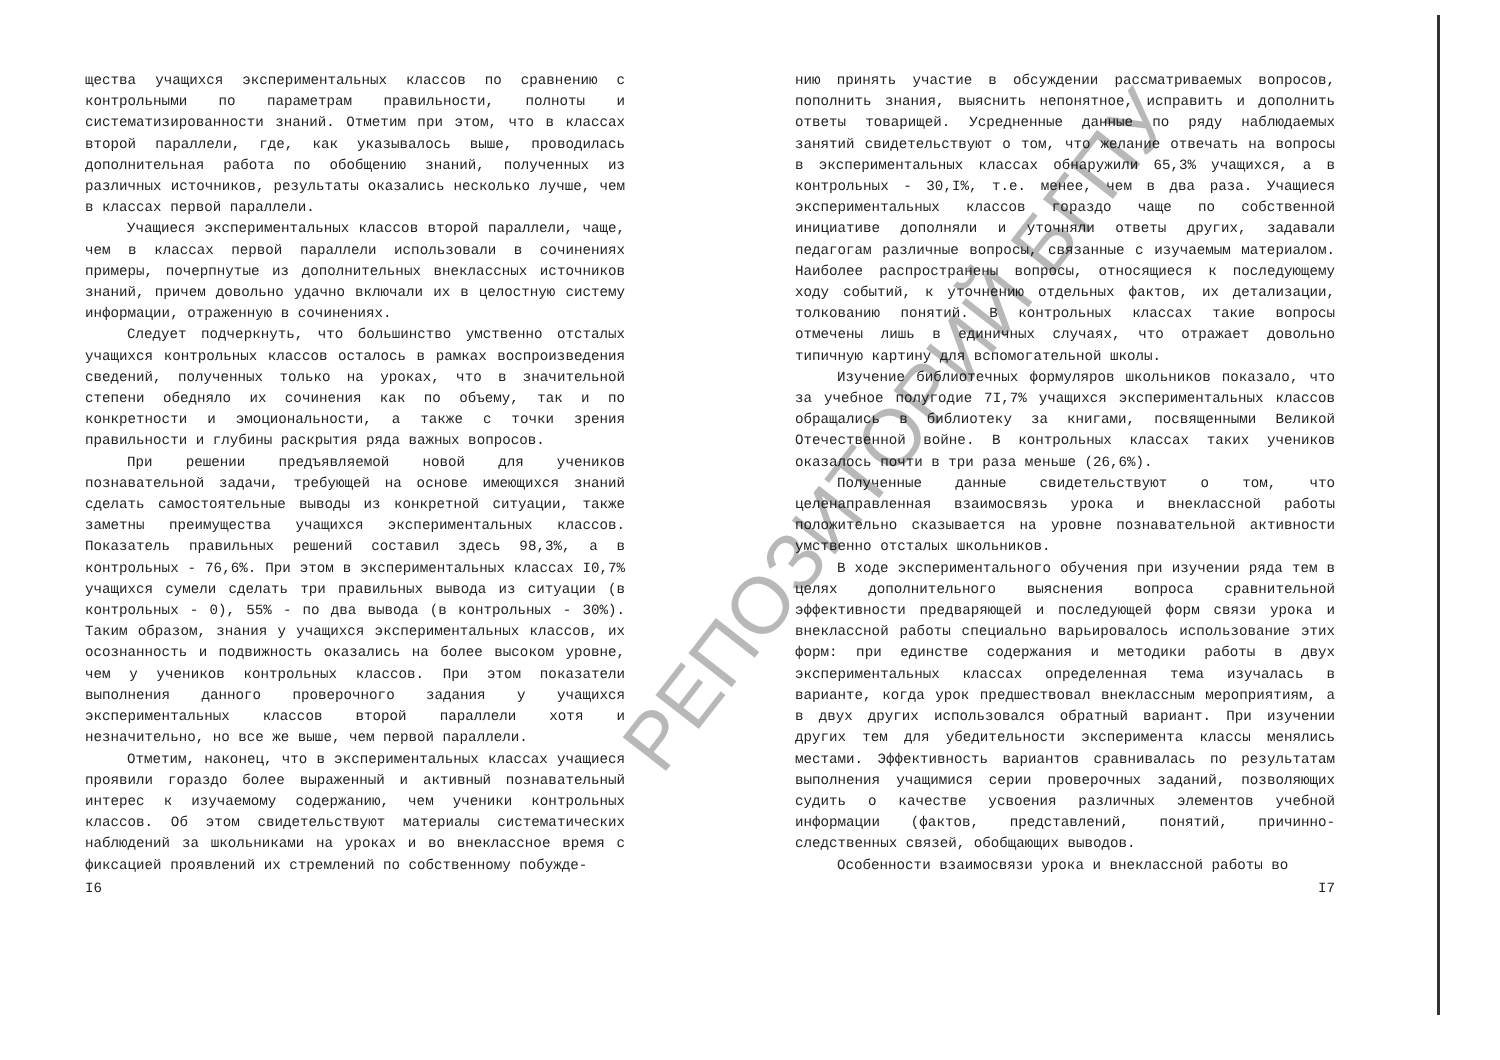щества учащихся экспериментальных классов по сравнению с контрольными по параметрам правильности, полноты и систематизированности знаний. Отметим при этом, что в классах второй параллели, где, как указывалось выше, проводилась дополнительная работа по обобщению знаний, полученных из различных источников, результаты оказались несколько лучше, чем в классах первой параллели.
Учащиеся экспериментальных классов второй параллели, чаще, чем в классах первой параллели использовали в сочинениях примеры, почерпнутые из дополнительных внеклассных источников знаний, причем довольно удачно включали их в целостную систему информации, отраженную в сочинениях.
Следует подчеркнуть, что большинство умственно отсталых учащихся контрольных классов осталось в рамках воспроизведения сведений, полученных только на уроках, что в значительной степени обедняло их сочинения как по объему, так и по конкретности и эмоциональности, а также с точки зрения правильности и глубины раскрытия ряда важных вопросов.
При решении предъявляемой новой для учеников познавательной задачи, требующей на основе имеющихся знаний сделать самостоятельные выводы из конкретной ситуации, также заметны преимущества учащихся экспериментальных классов. Показатель правильных решений составил здесь 98,3%, а в контрольных - 76,6%. При этом в экспериментальных классах I0,7% учащихся сумели сделать три правильных вывода из ситуации (в контрольных - 0), 55% - по два вывода (в контрольных - 30%). Таким образом, знания у учащихся экспериментальных классов, их осознанность и подвижность оказались на более высоком уровне, чем у учеников контрольных классов. При этом показатели выполнения данного проверочного задания у учащихся экспериментальных классов второй параллели хотя и незначительно, но все же выше, чем первой параллели.
Отметим, наконец, что в экспериментальных классах учащиеся проявили гораздо более выраженный и активный познавательный интерес к изучаемому содержанию, чем ученики контрольных классов. Об этом свидетельствуют материалы систематических наблюдений за школьниками на уроках и во внеклассное время с фиксацией проявлений их стремлений по собственному побужде-
I6
нию принять участие в обсуждении рассматриваемых вопросов, пополнить знания, выяснить непонятное, исправить и дополнить ответы товарищей. Усредненные данные по ряду наблюдаемых занятий свидетельствуют о том, что желание отвечать на вопросы в экспериментальных классах обнаружили 65,3% учащихся, а в контрольных - 30,I%, т.е. менее, чем в два раза. Учащиеся экспериментальных классов гораздо чаще по собственной инициативе дополняли и уточняли ответы других, задавали педагогам различные вопросы, связанные с изучаемым материалом. Наиболее распространены вопросы, относящиеся к последующему ходу событий, к уточнению отдельных фактов, их детализации, толкованию понятий. В контрольных классах такие вопросы отмечены лишь в единичных случаях, что отражает довольно типичную картину для вспомогательной школы.
Изучение библиотечных формуляров школьников показало, что за учебное полугодие 7I,7% учащихся экспериментальных классов обращались в библиотеку за книгами, посвященными Великой Отечественной войне. В контрольных классах таких учеников оказалось почти в три раза меньше (26,6%).
Полученные данные свидетельствуют о том, что целенаправленная взаимосвязь урока и внеклассной работы положительно сказывается на уровне познавательной активности умственно отсталых школьников.
В ходе экспериментального обучения при изучении ряда тем в целях дополнительного выяснения вопроса сравнительной эффективности предваряющей и последующей форм связи урока и внеклассной работы специально варьировалось использование этих форм: при единстве содержания и методики работы в двух экспериментальных классах определенная тема изучалась в варианте, когда урок предшествовал внеклассным мероприятиям, а в двух других использовался обратный вариант. При изучении других тем для убедительности эксперимента классы менялись местами. Эффективность вариантов сравнивалась по результатам выполнения учащимися серии проверочных заданий, позволяющих судить о качестве усвоения различных элементов учебной информации (фактов, представлений, понятий, причинно-следственных связей, обобщающих выводов.
Особенности взаимосвязи урока и внеклассной работы во
I7
РЕПОЗИТОРИЙ БГПУ